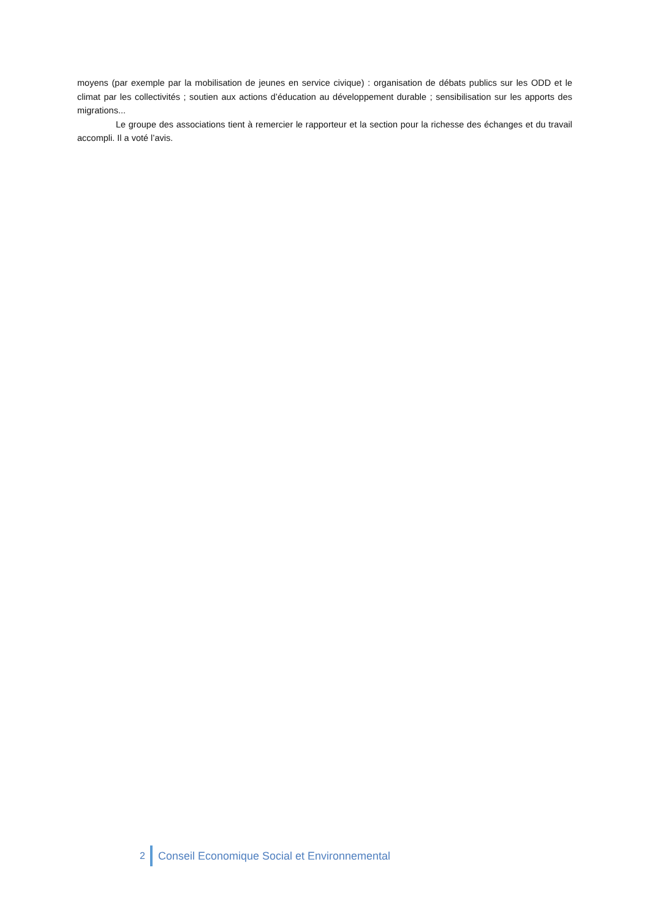moyens (par exemple par la mobilisation de jeunes en service civique) : organisation de débats publics sur les ODD et le climat par les collectivités ; soutien aux actions d’éducation au développement durable ; sensibilisation sur les apports des migrations...
Le groupe des associations tient à remercier le rapporteur et la section pour la richesse des échanges et du travail accompli. Il a voté l’avis.
2 Conseil Economique Social et Environnemental